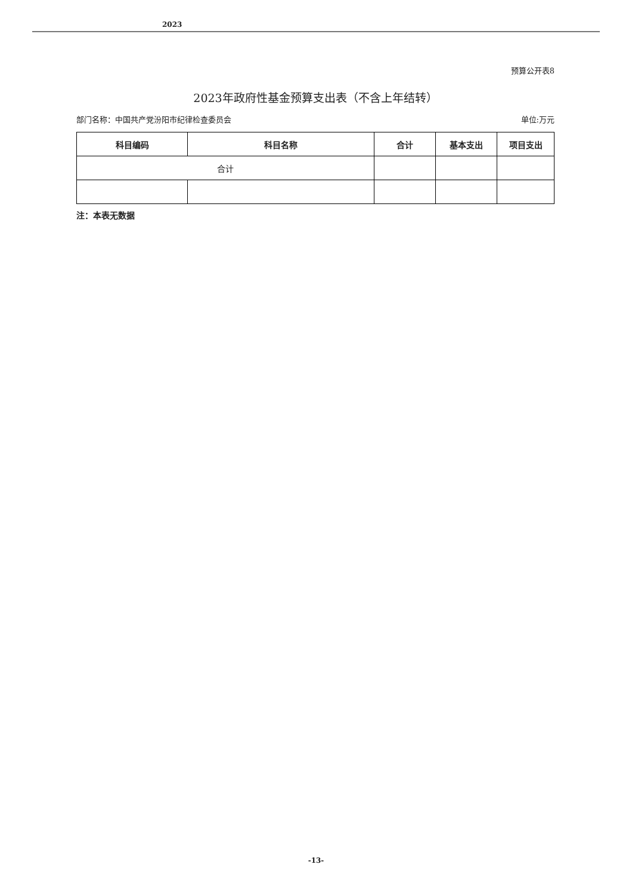2023
预算公开表8
2023年政府性基金预算支出表（不含上年结转）
部门名称：中国共产党汾阳市纪律检查委员会 单位:万元
| 科目编码 | 科目名称 | 合计 | 基本支出 | 项目支出 |
| --- | --- | --- | --- | --- |
| 合计 | | | | |
注：本表无数据
-13-